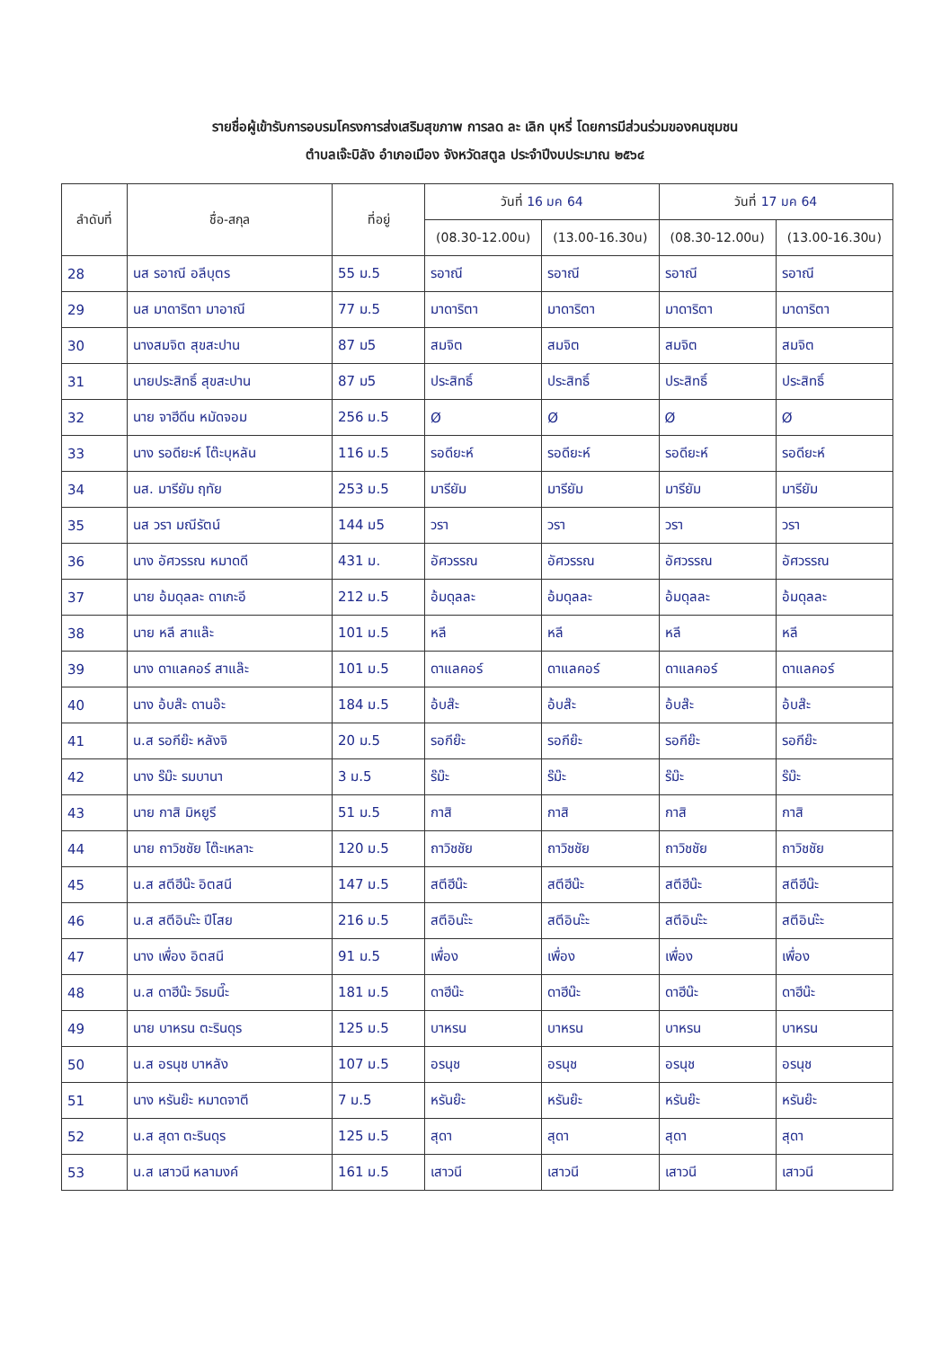รายชื่อผู้เข้ารับการอบรมโครงการส่งเสริมสุขภาพ การลด ละ เลิก บุหรี่ โดยการมีส่วนร่วมของคนชุมชน
ตำบลเจ๊ะบิลัง อำเภอเมือง จังหวัดสตูล ประจำปีงบประมาณ ๒๕๖๔
| ลำดับที่ | ชื่อ-สกุล | ที่อยู่ | วันที่ 16 มค 64 | | วันที่ 17 มค 64 | |
| --- | --- | --- | --- | --- | --- | --- |
| | | | (08.30-12.00น) | (13.00-16.30น) | (08.30-12.00น) | (13.00-16.30น) |
| 28 | นส รอาณี อลีบุตร | 55 ม.5 | รอาณี | รอาณี | รอาณี | รอาณี |
| 29 | นส มาดาริตา มาอาณี | 77 ม.5 | มาดาริตา | มาดาริตา | มาดาริตา | มาดาริตา |
| 30 | นางสมจิต สุขสะปาน | 87 ม5 | สมจิต | สมจิต | สมจิต | สมจิต |
| 31 | นายประสิทธิ์ สุขสะปาน | 87 ม5 | ประสิทธิ์ | ประสิทธิ์ | ประสิทธิ์ | ประสิทธิ์ |
| 32 | นาย จาฮีดีน หมัดจอม | 256 ม.5 | Ø | Ø | Ø | Ø |
| 33 | นาง รอดียะห์ โต๊ะบุหลัน | 116 ม.5 | รอดียะห์ | รอดียะห์ | รอดียะห์ | รอดียะห์ |
| 34 | นส. มารียัม ฤทัย | 253 ม.5 | มารียัม | มารียัม | มารียัม | มารียัม |
| 35 | นส วรา มณีรัตน์ | 144 ม5 | วรา | วรา | วรา | วรา |
| 36 | นาง อัศวรรณ หมาดดี | 431 ม. | อัศวรรณ | อัศวรรณ | อัศวรรณ | อัศวรรณ |
| 37 | นาย อ้มดุลละ ดาเกะอี | 212 ม.5 | อ้มดุลละ | อ้มดุลละ | อ้มดุลละ | อ้มดุลละ |
| 38 | นาย หลี สาแล๊ะ | 101 ม.5 | หลี | หลี | หลี | หลี |
| 39 | นาง ดาแลคอร์ สาแล๊ะ | 101 ม.5 | ดาแลคอร์ | ดาแลคอร์ | ดาแลคอร์ | ดาแลคอร์ |
| 40 | นาง อ้บส๊ะ ดานอ๊ะ | 184 ม.5 | อ้บส๊ะ | อ้บส๊ะ | อ้บส๊ะ | อ้บส๊ะ |
| 41 | น.ส รอกีย๊ะ หลังจิ | 20 ม.5 | รอกีย๊ะ | รอกีย๊ะ | รอกีย๊ะ | รอกีย๊ะ |
| 42 | นาง ร๊ม๊ะ รมบานา | 3 ม.5 | ร๊ม๊ะ | ร๊ม๊ะ | ร๊ม๊ะ | ร๊ม๊ะ |
| 43 | นาย กาสิ มิหยูรี | 51 ม.5 | กาสิ | กาสิ | กาสิ | กาสิ |
| 44 | นาย ถาวิชชัย โต๊ะเหลาะ | 120 ม.5 | ถาวิชชัย | ถาวิชชัย | ถาวิชชัย | ถาวิชชัย |
| 45 | น.ส สตีฮีน๊ะ อิตสนี | 147 ม.5 | สตีฮีน๊ะ | สตีฮีน๊ะ | สตีฮีน๊ะ | สตีฮีน๊ะ |
| 46 | น.ส สตีอินะ๊ะ ปีโสย | 216 ม.5 | สตีอินะ๊ะ | สตีอินะ๊ะ | สตีอินะ๊ะ | สตีอินะ๊ะ |
| 47 | นาง เพื่อง อิตสนี | 91 ม.5 | เพื่อง | เพื่อง | เพื่อง | เพื่อง |
| 48 | น.ส ดาฮีน๊ะ วิธมนี๊ะ | 181 ม.5 | ดาฮีน๊ะ | ดาฮีน๊ะ | ดาฮีน๊ะ | ดาฮีน๊ะ |
| 49 | นาย บาหรน ตะรินดุร | 125 ม.5 | บาหรน | บาหรน | บาหรน | บาหรน |
| 50 | น.ส อรนุช บาหลัง | 107 ม.5 | อรนุช | อรนุช | อรนุช | อรนุช |
| 51 | นาง หรันย๊ะ หมาดจาตี | 7 ม.5 | หรันย๊ะ | หรันย๊ะ | หรันย๊ะ | หรันย๊ะ |
| 52 | น.ส สุดา ตะรินดุร | 125 ม.5 | สุดา | สุดา | สุดา | สุดา |
| 53 | น.ส เสาวนี หลามงค์ | 161 ม.5 | เสาวนี | เสาวนี | เสาวนี | เสาวนี |